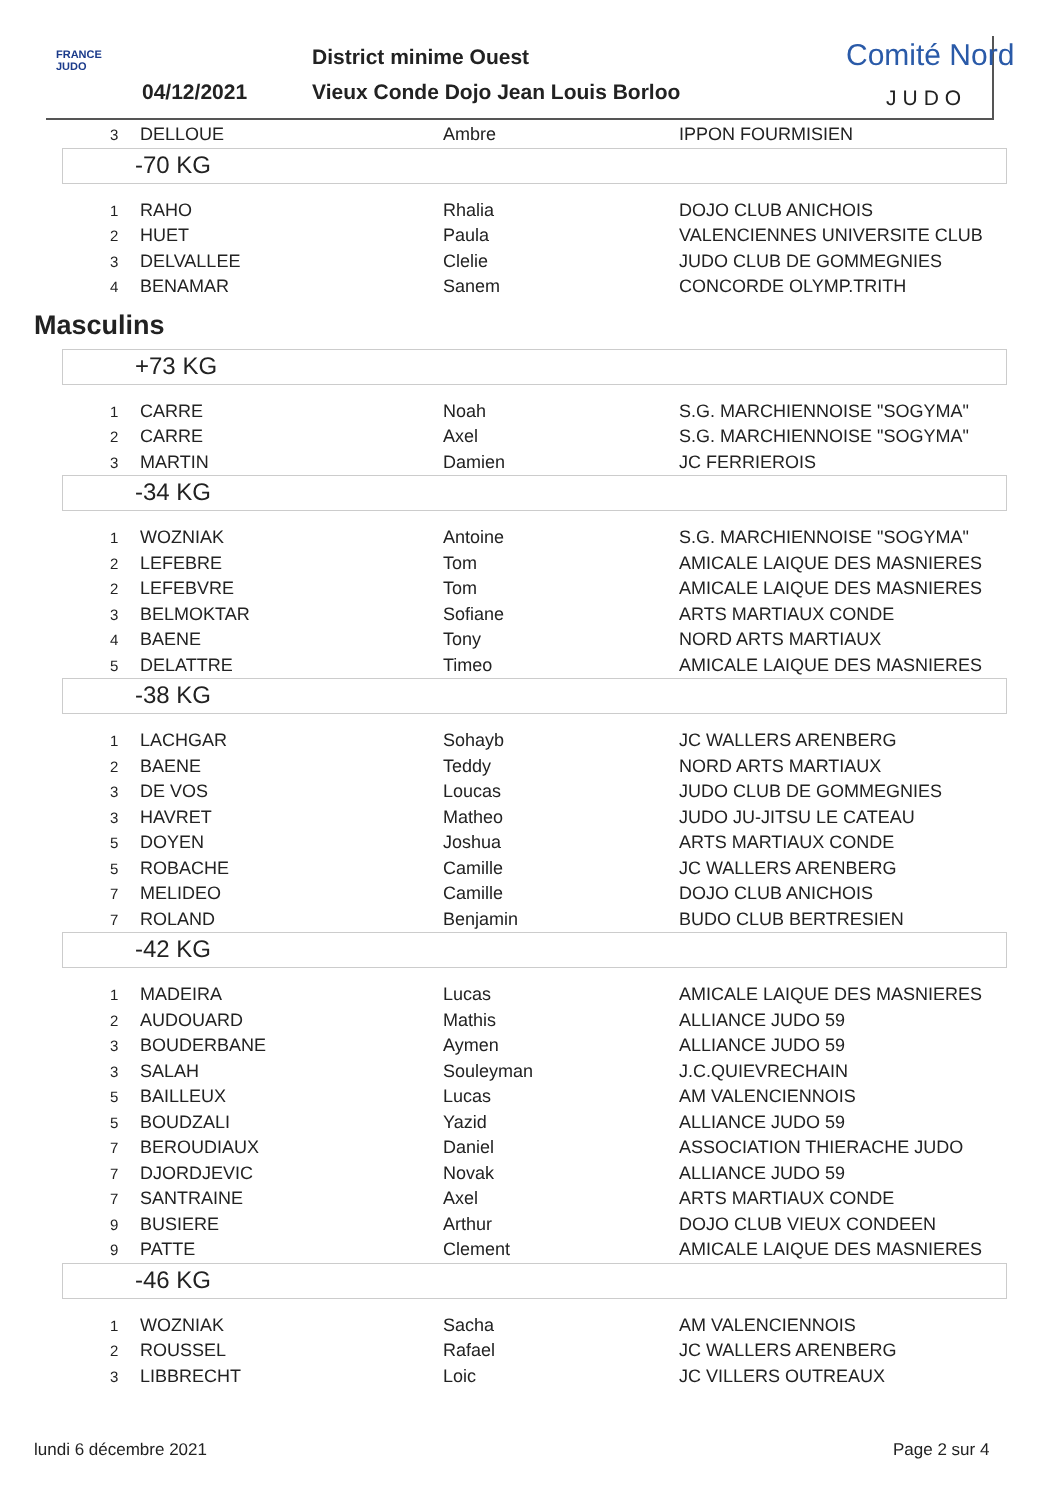FRANCE
JUDO
04/12/2021
District minime Ouest
Vieux Conde Dojo Jean Louis Borloo
Comité Nord
JUDO
| 3 | DELLOUE | Ambre | IPPON FOURMISIEN |
-70 KG
| 1 | RAHO | Rhalia | DOJO CLUB ANICHOIS |
| 2 | HUET | Paula | VALENCIENNES UNIVERSITE CLUB |
| 3 | DELVALLEE | Clelie | JUDO CLUB DE GOMMEGNIES |
| 4 | BENAMAR | Sanem | CONCORDE OLYMP.TRITH |
Masculins
+73 KG
| 1 | CARRE | Noah | S.G. MARCHIENNOISE "SOGYMA" |
| 2 | CARRE | Axel | S.G. MARCHIENNOISE "SOGYMA" |
| 3 | MARTIN | Damien | JC FERRIEROIS |
-34 KG
| 1 | WOZNIAK | Antoine | S.G. MARCHIENNOISE "SOGYMA" |
| 2 | LEFEBRE | Tom | AMICALE LAIQUE DES MASNIERES |
| 2 | LEFEBVRE | Tom | AMICALE LAIQUE DES MASNIERES |
| 3 | BELMOKTAR | Sofiane | ARTS MARTIAUX CONDE |
| 4 | BAENE | Tony | NORD ARTS MARTIAUX |
| 5 | DELATTRE | Timeo | AMICALE LAIQUE DES MASNIERES |
-38 KG
| 1 | LACHGAR | Sohayb | JC WALLERS ARENBERG |
| 2 | BAENE | Teddy | NORD ARTS MARTIAUX |
| 3 | DE VOS | Loucas | JUDO CLUB DE GOMMEGNIES |
| 3 | HAVRET | Matheo | JUDO JU-JITSU LE CATEAU |
| 5 | DOYEN | Joshua | ARTS MARTIAUX CONDE |
| 5 | ROBACHE | Camille | JC WALLERS ARENBERG |
| 7 | MELIDEO | Camille | DOJO CLUB ANICHOIS |
| 7 | ROLAND | Benjamin | BUDO CLUB BERTRESIEN |
-42 KG
| 1 | MADEIRA | Lucas | AMICALE LAIQUE DES MASNIERES |
| 2 | AUDOUARD | Mathis | ALLIANCE JUDO 59 |
| 3 | BOUDERBANE | Aymen | ALLIANCE JUDO 59 |
| 3 | SALAH | Souleyman | J.C.QUIEVRECHAIN |
| 5 | BAILLEUX | Lucas | AM VALENCIENNOIS |
| 5 | BOUDZALI | Yazid | ALLIANCE JUDO 59 |
| 7 | BEROUDIAUX | Daniel | ASSOCIATION THIERACHE JUDO |
| 7 | DJORDJEVIC | Novak | ALLIANCE JUDO 59 |
| 7 | SANTRAINE | Axel | ARTS MARTIAUX CONDE |
| 9 | BUSIERE | Arthur | DOJO CLUB VIEUX CONDEEN |
| 9 | PATTE | Clement | AMICALE LAIQUE DES MASNIERES |
-46 KG
| 1 | WOZNIAK | Sacha | AM VALENCIENNOIS |
| 2 | ROUSSEL | Rafael | JC WALLERS ARENBERG |
| 3 | LIBBRECHT | Loic | JC VILLERS OUTREAUX |
lundi 6 décembre 2021 Page 2 sur 4